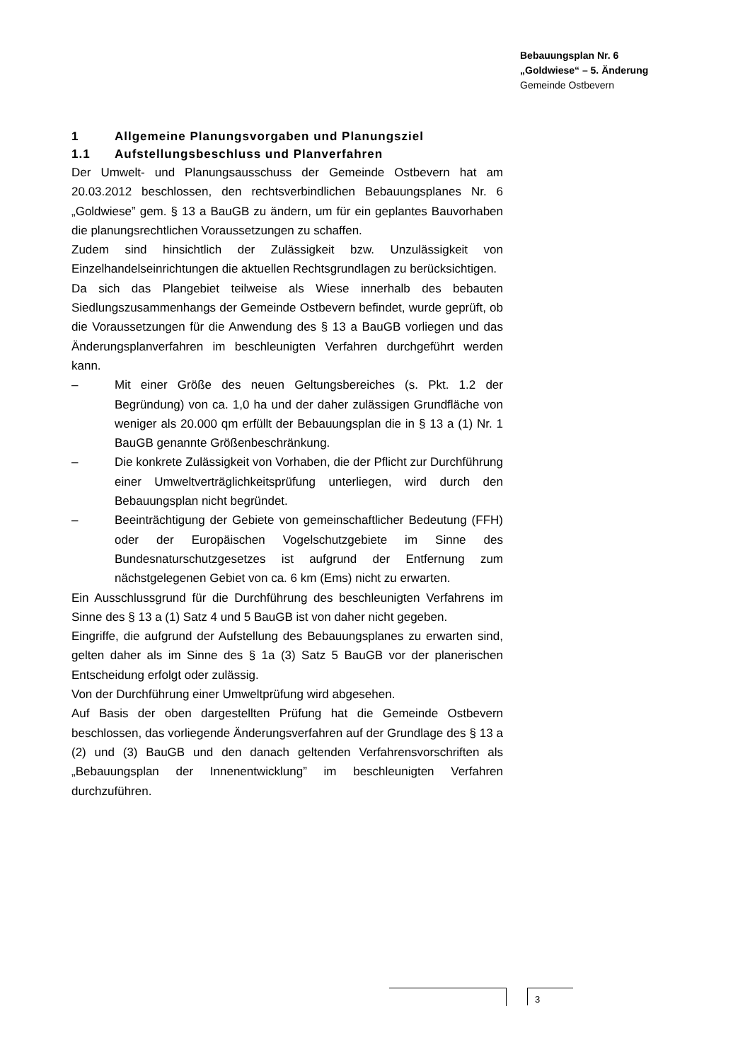Bebauungsplan Nr. 6
„Goldwiese“ – 5. Änderung
Gemeinde Ostbevern
1 Allgemeine Planungsvorgaben und Planungsziel
1.1 Aufstellungsbeschluss und Planverfahren
Der Umwelt- und Planungsausschuss der Gemeinde Ostbevern hat am 20.03.2012 beschlossen, den rechtsverbindlichen Bebauungsplanes Nr. 6 „Goldwiese” gem. § 13 a BauGB zu ändern, um für ein geplantes Bauvorhaben die planungsrechtlichen Voraussetzungen zu schaffen.
Zudem sind hinsichtlich der Zulässigkeit bzw. Unzulässigkeit von Einzelhandelseinrichtungen die aktuellen Rechtsgrundlagen zu berücksichtigen.
Da sich das Plangebiet teilweise als Wiese innerhalb des bebauten Siedlungszusammenhangs der Gemeinde Ostbevern befindet, wurde geprüft, ob die Voraussetzungen für die Anwendung des § 13 a BauGB vorliegen und das Änderungsplanverfahren im beschleunigten Verfahren durchgeführt werden kann.
– Mit einer Größe des neuen Geltungsbereiches (s. Pkt. 1.2 der Begründung) von ca. 1,0 ha und der daher zulässigen Grundfläche von weniger als 20.000 qm erfüllt der Bebauungsplan die in § 13 a (1) Nr. 1 BauGB genannte Größenbeschränkung.
– Die konkrete Zulässigkeit von Vorhaben, die der Pflicht zur Durchführung einer Umweltverträglichkeitsprüfung unterliegen, wird durch den Bebauungsplan nicht begründet.
– Beeinträchtigung der Gebiete von gemeinschaftlicher Bedeutung (FFH) oder der Europäischen Vogelschutzgebiete im Sinne des Bundesnaturschutzgesetzes ist aufgrund der Entfernung zum nächstgelegenen Gebiet von ca. 6 km (Ems) nicht zu erwarten.
Ein Ausschlussgrund für die Durchführung des beschleunigten Verfahrens im Sinne des § 13 a (1) Satz 4 und 5 BauGB ist von daher nicht gegeben.
Eingriffe, die aufgrund der Aufstellung des Bebauungsplanes zu erwarten sind, gelten daher als im Sinne des § 1a (3) Satz 5 BauGB vor der planerischen Entscheidung erfolgt oder zulässig.
Von der Durchführung einer Umweltprüfung wird abgesehen.
Auf Basis der oben dargestellten Prüfung hat die Gemeinde Ostbevern beschlossen, das vorliegende Änderungsverfahren auf der Grundlage des § 13 a (2) und (3) BauGB und den danach geltenden Verfahrensvorschriften als „Bebauungsplan der Innenentwicklung” im beschleunigten Verfahren durchzuführen.
3